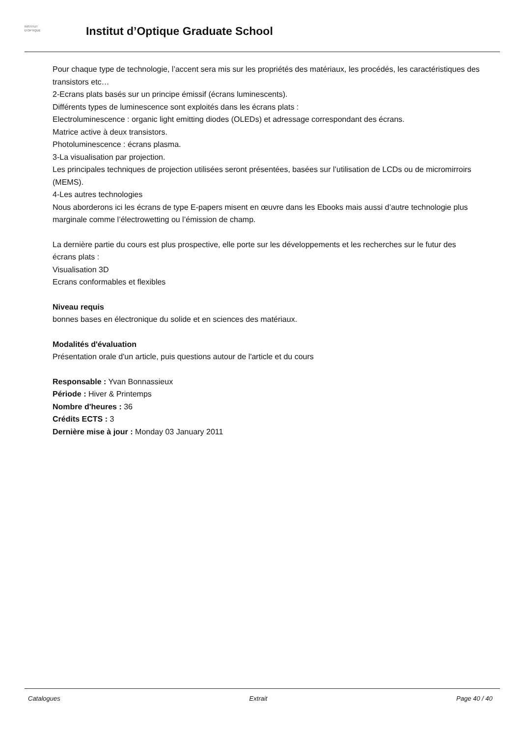INSTITUT
D'OPTIQUE
Institut d’Optique Graduate School
Pour chaque type de technologie, l’accent sera mis sur les propriétés des matériaux, les procédés, les caractéristiques des transistors etc…
2-Ecrans plats basés sur un principe émissif (écrans luminescents).
Différents types de luminescence sont exploités dans les écrans plats :
Electroluminescence : organic light emitting diodes (OLEDs) et adressage correspondant des écrans.
Matrice active à deux transistors.
Photoluminescence : écrans plasma.
3-La visualisation par projection.
Les principales techniques de projection utilisées seront présentées, basées sur l’utilisation de LCDs ou de micromirroirs (MEMS).
4-Les autres technologies
Nous aborderons ici les écrans de type E-papers misent en œuvre dans les Ebooks mais aussi d’autre technologie plus marginale comme l’électrowetting ou l’émission de champ.
La dernière partie du cours est plus prospective, elle porte sur les développements et les recherches sur le futur des écrans plats :
Visualisation 3D
Ecrans conformables et flexibles
Niveau requis
bonnes bases en électronique du solide et en sciences des matériaux.
Modalités d'évaluation
Présentation orale d'un article, puis questions autour de l'article et du cours
Responsable : Yvan Bonnassieux
Période : Hiver & Printemps
Nombre d'heures : 36
Crédits ECTS : 3
Dernière mise à jour : Monday 03 January 2011
Catalogues Extrait Page 40 / 40